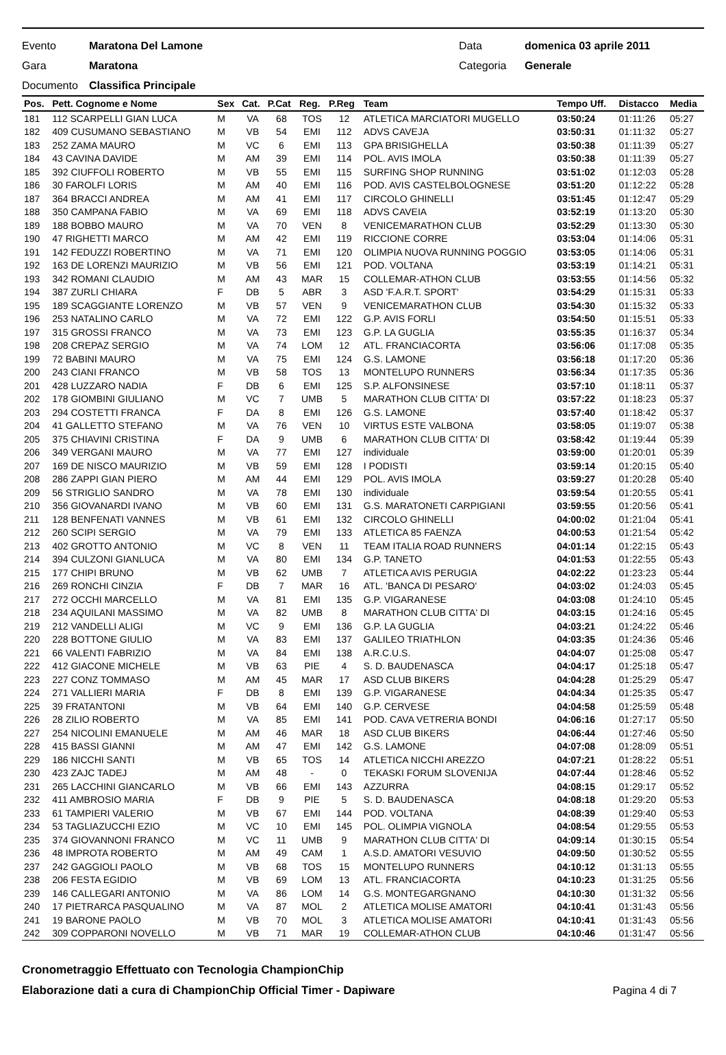Evento Maratona Del Lamone Data domenica 03 aprile 2011
Gara Maratona Categoria Generale
Documento Classifica Principale
| Pos. | Pett. Cognome e Nome | Sex | Cat. | P.Cat | Reg. | P.Reg | Team | Tempo Uff. | Distacco | Media |
| --- | --- | --- | --- | --- | --- | --- | --- | --- | --- | --- |
| 181 | 112 SCARPELLI GIAN LUCA | M | VA | 68 | TOS | 12 | ATLETICA MARCIATORI MUGELLO | 03:50:24 | 01:11:26 | 05:27 |
| 182 | 409 CUSUMANO SEBASTIANO | M | VB | 54 | EMI | 112 | ADVS CAVEJA | 03:50:31 | 01:11:32 | 05:27 |
| 183 | 252 ZAMA MAURO | M | VC | 6 | EMI | 113 | GPA BRISIGHELLA | 03:50:38 | 01:11:39 | 05:27 |
| 184 | 43 CAVINA DAVIDE | M | AM | 39 | EMI | 114 | POL. AVIS IMOLA | 03:50:38 | 01:11:39 | 05:27 |
| 185 | 392 CIUFFOLI ROBERTO | M | VB | 55 | EMI | 115 | SURFING SHOP RUNNING | 03:51:02 | 01:12:03 | 05:28 |
| 186 | 30 FAROLFI LORIS | M | AM | 40 | EMI | 116 | POD. AVIS CASTELBOLOGNESE | 03:51:20 | 01:12:22 | 05:28 |
| 187 | 364 BRACCI ANDREA | M | AM | 41 | EMI | 117 | CIRCOLO GHINELLI | 03:51:45 | 01:12:47 | 05:29 |
| 188 | 350 CAMPANA FABIO | M | VA | 69 | EMI | 118 | ADVS CAVEIA | 03:52:19 | 01:13:20 | 05:30 |
| 189 | 188 BOBBO MAURO | M | VA | 70 | VEN | 8 | VENICEMARATHON CLUB | 03:52:29 | 01:13:30 | 05:30 |
| 190 | 47 RIGHETTI MARCO | M | AM | 42 | EMI | 119 | RICCIONE CORRE | 03:53:04 | 01:14:06 | 05:31 |
| 191 | 142 FEDUZZI ROBERTINO | M | VA | 71 | EMI | 120 | OLIMPIA NUOVA RUNNING POGGIO | 03:53:05 | 01:14:06 | 05:31 |
| 192 | 163 DE LORENZI MAURIZIO | M | VB | 56 | EMI | 121 | POD. VOLTANA | 03:53:19 | 01:14:21 | 05:31 |
| 193 | 342 ROMANI CLAUDIO | M | AM | 43 | MAR | 15 | COLLEMAR-ATHON CLUB | 03:53:55 | 01:14:56 | 05:32 |
| 194 | 387 ZURLI CHIARA | F | DB | 5 | ABR | 3 | ASD 'F.A.R.T. SPORT' | 03:54:29 | 01:15:31 | 05:33 |
| 195 | 189 SCAGGIANTE LORENZO | M | VB | 57 | VEN | 9 | VENICEMARATHON CLUB | 03:54:30 | 01:15:32 | 05:33 |
| 196 | 253 NATALINO CARLO | M | VA | 72 | EMI | 122 | G.P. AVIS FORLI | 03:54:50 | 01:15:51 | 05:33 |
| 197 | 315 GROSSI FRANCO | M | VA | 73 | EMI | 123 | G.P. LA GUGLIA | 03:55:35 | 01:16:37 | 05:34 |
| 198 | 208 CREPAZ SERGIO | M | VA | 74 | LOM | 12 | ATL. FRANCIACORTA | 03:56:06 | 01:17:08 | 05:35 |
| 199 | 72 BABINI MAURO | M | VA | 75 | EMI | 124 | G.S. LAMONE | 03:56:18 | 01:17:20 | 05:36 |
| 200 | 243 CIANI FRANCO | M | VB | 58 | TOS | 13 | MONTELUPO RUNNERS | 03:56:34 | 01:17:35 | 05:36 |
| 201 | 428 LUZZARO NADIA | F | DB | 6 | EMI | 125 | S.P. ALFONSINESE | 03:57:10 | 01:18:11 | 05:37 |
| 202 | 178 GIOMBINI GIULIANO | M | VC | 7 | UMB | 5 | MARATHON CLUB CITTA' DI | 03:57:22 | 01:18:23 | 05:37 |
| 203 | 294 COSTETTI FRANCA | F | DA | 8 | EMI | 126 | G.S. LAMONE | 03:57:40 | 01:18:42 | 05:37 |
| 204 | 41 GALLETTO STEFANO | M | VA | 76 | VEN | 10 | VIRTUS ESTE VALBONA | 03:58:05 | 01:19:07 | 05:38 |
| 205 | 375 CHIAVINI CRISTINA | F | DA | 9 | UMB | 6 | MARATHON CLUB CITTA' DI | 03:58:42 | 01:19:44 | 05:39 |
| 206 | 349 VERGANI MAURO | M | VA | 77 | EMI | 127 | individuale | 03:59:00 | 01:20:01 | 05:39 |
| 207 | 169 DE NISCO MAURIZIO | M | VB | 59 | EMI | 128 | I PODISTI | 03:59:14 | 01:20:15 | 05:40 |
| 208 | 286 ZAPPI GIAN PIERO | M | AM | 44 | EMI | 129 | POL. AVIS IMOLA | 03:59:27 | 01:20:28 | 05:40 |
| 209 | 56 STRIGLIO SANDRO | M | VA | 78 | EMI | 130 | individuale | 03:59:54 | 01:20:55 | 05:41 |
| 210 | 356 GIOVANARDI IVANO | M | VB | 60 | EMI | 131 | G.S. MARATONETI CARPIGIANI | 03:59:55 | 01:20:56 | 05:41 |
| 211 | 128 BENFENATI VANNES | M | VB | 61 | EMI | 132 | CIRCOLO GHINELLI | 04:00:02 | 01:21:04 | 05:41 |
| 212 | 260 SCIPI SERGIO | M | VA | 79 | EMI | 133 | ATLETICA 85 FAENZA | 04:00:53 | 01:21:54 | 05:42 |
| 213 | 402 GROTTO ANTONIO | M | VC | 8 | VEN | 11 | TEAM ITALIA ROAD RUNNERS | 04:01:14 | 01:22:15 | 05:43 |
| 214 | 394 CULZONI GIANLUCA | M | VA | 80 | EMI | 134 | G.P. TANETO | 04:01:53 | 01:22:55 | 05:43 |
| 215 | 177 CHIPI BRUNO | M | VB | 62 | UMB | 7 | ATLETICA AVIS PERUGIA | 04:02:22 | 01:23:23 | 05:44 |
| 216 | 269 RONCHI CINZIA | F | DB | 7 | MAR | 16 | ATL. 'BANCA DI PESARO' | 04:03:02 | 01:24:03 | 05:45 |
| 217 | 272 OCCHI MARCELLO | M | VA | 81 | EMI | 135 | G.P. VIGARANESE | 04:03:08 | 01:24:10 | 05:45 |
| 218 | 234 AQUILANI MASSIMO | M | VA | 82 | UMB | 8 | MARATHON CLUB CITTA' DI | 04:03:15 | 01:24:16 | 05:45 |
| 219 | 212 VANDELLI ALIGI | M | VC | 9 | EMI | 136 | G.P. LA GUGLIA | 04:03:21 | 01:24:22 | 05:46 |
| 220 | 228 BOTTONE GIULIO | M | VA | 83 | EMI | 137 | GALILEO TRIATHLON | 04:03:35 | 01:24:36 | 05:46 |
| 221 | 66 VALENTI FABRIZIO | M | VA | 84 | EMI | 138 | A.R.C.U.S. | 04:04:07 | 01:25:08 | 05:47 |
| 222 | 412 GIACONE MICHELE | M | VB | 63 | PIE | 4 | S. D. BAUDENASCA | 04:04:17 | 01:25:18 | 05:47 |
| 223 | 227 CONZ TOMMASO | M | AM | 45 | MAR | 17 | ASD CLUB BIKERS | 04:04:28 | 01:25:29 | 05:47 |
| 224 | 271 VALLIERI MARIA | F | DB | 8 | EMI | 139 | G.P. VIGARANESE | 04:04:34 | 01:25:35 | 05:47 |
| 225 | 39 FRATANTONI | M | VB | 64 | EMI | 140 | G.P. CERVESE | 04:04:58 | 01:25:59 | 05:48 |
| 226 | 28 ZILIO ROBERTO | M | VA | 85 | EMI | 141 | POD. CAVA VETRERIA BONDI | 04:06:16 | 01:27:17 | 05:50 |
| 227 | 254 NICOLINI EMANUELE | M | AM | 46 | MAR | 18 | ASD CLUB BIKERS | 04:06:44 | 01:27:46 | 05:50 |
| 228 | 415 BASSI GIANNI | M | AM | 47 | EMI | 142 | G.S. LAMONE | 04:07:08 | 01:28:09 | 05:51 |
| 229 | 186 NICCHI SANTI | M | VB | 65 | TOS | 14 | ATLETICA NICCHI AREZZO | 04:07:21 | 01:28:22 | 05:51 |
| 230 | 423 ZAJC TADEJ | M | AM | 48 | - | 0 | TEKASKI FORUM SLOVENIJA | 04:07:44 | 01:28:46 | 05:52 |
| 231 | 265 LACCHINI GIANCARLO | M | VB | 66 | EMI | 143 | AZZURRA | 04:08:15 | 01:29:17 | 05:52 |
| 232 | 411 AMBROSIO MARIA | F | DB | 9 | PIE | 5 | S. D. BAUDENASCA | 04:08:18 | 01:29:20 | 05:53 |
| 233 | 61 TAMPIERI VALERIO | M | VB | 67 | EMI | 144 | POD. VOLTANA | 04:08:39 | 01:29:40 | 05:53 |
| 234 | 53 TAGLIAZUCCHI EZIO | M | VC | 10 | EMI | 145 | POL. OLIMPIA VIGNOLA | 04:08:54 | 01:29:55 | 05:53 |
| 235 | 374 GIOVANNONI FRANCO | M | VC | 11 | UMB | 9 | MARATHON CLUB CITTA' DI | 04:09:14 | 01:30:15 | 05:54 |
| 236 | 48 IMPROTA ROBERTO | M | AM | 49 | CAM | 1 | A.S.D. AMATORI VESUVIO | 04:09:50 | 01:30:52 | 05:55 |
| 237 | 242 GAGGIOLI PAOLO | M | VB | 68 | TOS | 15 | MONTELUPO RUNNERS | 04:10:12 | 01:31:13 | 05:55 |
| 238 | 206 FESTA EGIDIO | M | VB | 69 | LOM | 13 | ATL. FRANCIACORTA | 04:10:23 | 01:31:25 | 05:56 |
| 239 | 146 CALLEGARI ANTONIO | M | VA | 86 | LOM | 14 | G.S. MONTEGARGNANO | 04:10:30 | 01:31:32 | 05:56 |
| 240 | 17 PIETRARCA PASQUALINO | M | VA | 87 | MOL | 2 | ATLETICA MOLISE AMATORI | 04:10:41 | 01:31:43 | 05:56 |
| 241 | 19 BARONE PAOLO | M | VB | 70 | MOL | 3 | ATLETICA MOLISE AMATORI | 04:10:41 | 01:31:43 | 05:56 |
| 242 | 309 COPPARONI NOVELLO | M | VB | 71 | MAR | 19 | COLLEMAR-ATHON CLUB | 04:10:46 | 01:31:47 | 05:56 |
Cronometraggio Effettuato con Tecnologia ChampionChip
Elaborazione dati a cura di ChampionChip Official Timer - Dapiware Pagina 4 di 7